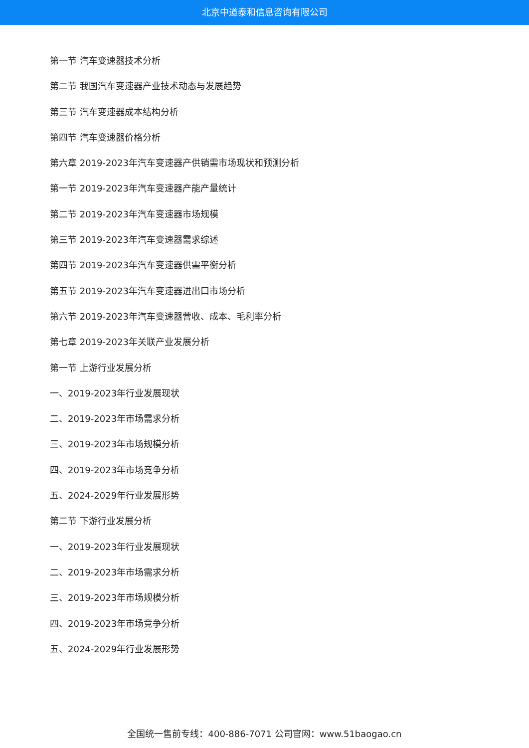北京中道泰和信息咨询有限公司
第一节 汽车变速器技术分析
第二节 我国汽车变速器产业技术动态与发展趋势
第三节 汽车变速器成本结构分析
第四节 汽车变速器价格分析
第六章 2019-2023年汽车变速器产供销需市场现状和预测分析
第一节 2019-2023年汽车变速器产能产量统计
第二节 2019-2023年汽车变速器市场规模
第三节 2019-2023年汽车变速器需求综述
第四节 2019-2023年汽车变速器供需平衡分析
第五节 2019-2023年汽车变速器进出口市场分析
第六节 2019-2023年汽车变速器营收、成本、毛利率分析
第七章 2019-2023年关联产业发展分析
第一节 上游行业发展分析
一、2019-2023年行业发展现状
二、2019-2023年市场需求分析
三、2019-2023年市场规模分析
四、2019-2023年市场竞争分析
五、2024-2029年行业发展形势
第二节 下游行业发展分析
一、2019-2023年行业发展现状
二、2019-2023年市场需求分析
三、2019-2023年市场规模分析
四、2019-2023年市场竞争分析
五、2024-2029年行业发展形势
全国统一售前专线：400-886-7071 公司官网：www.51baogao.cn